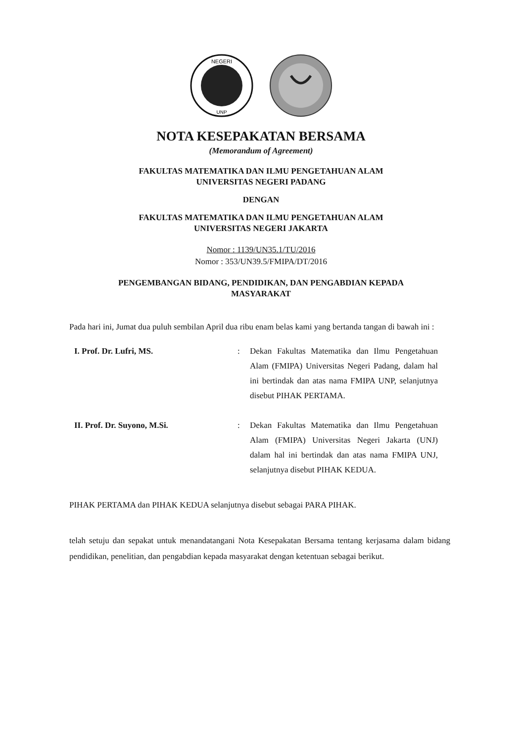NEGERI
UNP
NOTA KESEPAKATAN BERSAMA
(Memorandum of Agreement)
FAKULTAS MATEMATIKA DAN ILMU PENGETAHUAN ALAM
UNIVERSITAS NEGERI PADANG
DENGAN
FAKULTAS MATEMATIKA DAN ILMU PENGETAHUAN ALAM
UNIVERSITAS NEGERI JAKARTA
Nomor : 1139/UN35.1/TU/2016
Nomor : 353/UN39.5/FMIPA/DT/2016
PENGEMBANGAN BIDANG, PENDIDIKAN, DAN PENGABDIAN KEPADA
MASYARAKAT
Pada hari ini, Jumat dua puluh sembilan April dua ribu enam belas kami yang bertanda tangan di bawah ini :
I. Prof. Dr. Lufri, MS. : Dekan Fakultas Matematika dan Ilmu Pengetahuan Alam (FMIPA) Universitas Negeri Padang, dalam hal ini bertindak dan atas nama FMIPA UNP, selanjutnya disebut PIHAK PERTAMA.
II. Prof. Dr. Suyono, M.Si. : Dekan Fakultas Matematika dan Ilmu Pengetahuan Alam (FMIPA) Universitas Negeri Jakarta (UNJ) dalam hal ini bertindak dan atas nama FMIPA UNJ, selanjutnya disebut PIHAK KEDUA.
PIHAK PERTAMA dan PIHAK KEDUA selanjutnya disebut sebagai PARA PIHAK.
telah setuju dan sepakat untuk menandatangani Nota Kesepakatan Bersama tentang kerjasama dalam bidang pendidikan, penelitian, dan pengabdian kepada masyarakat dengan ketentuan sebagai berikut.